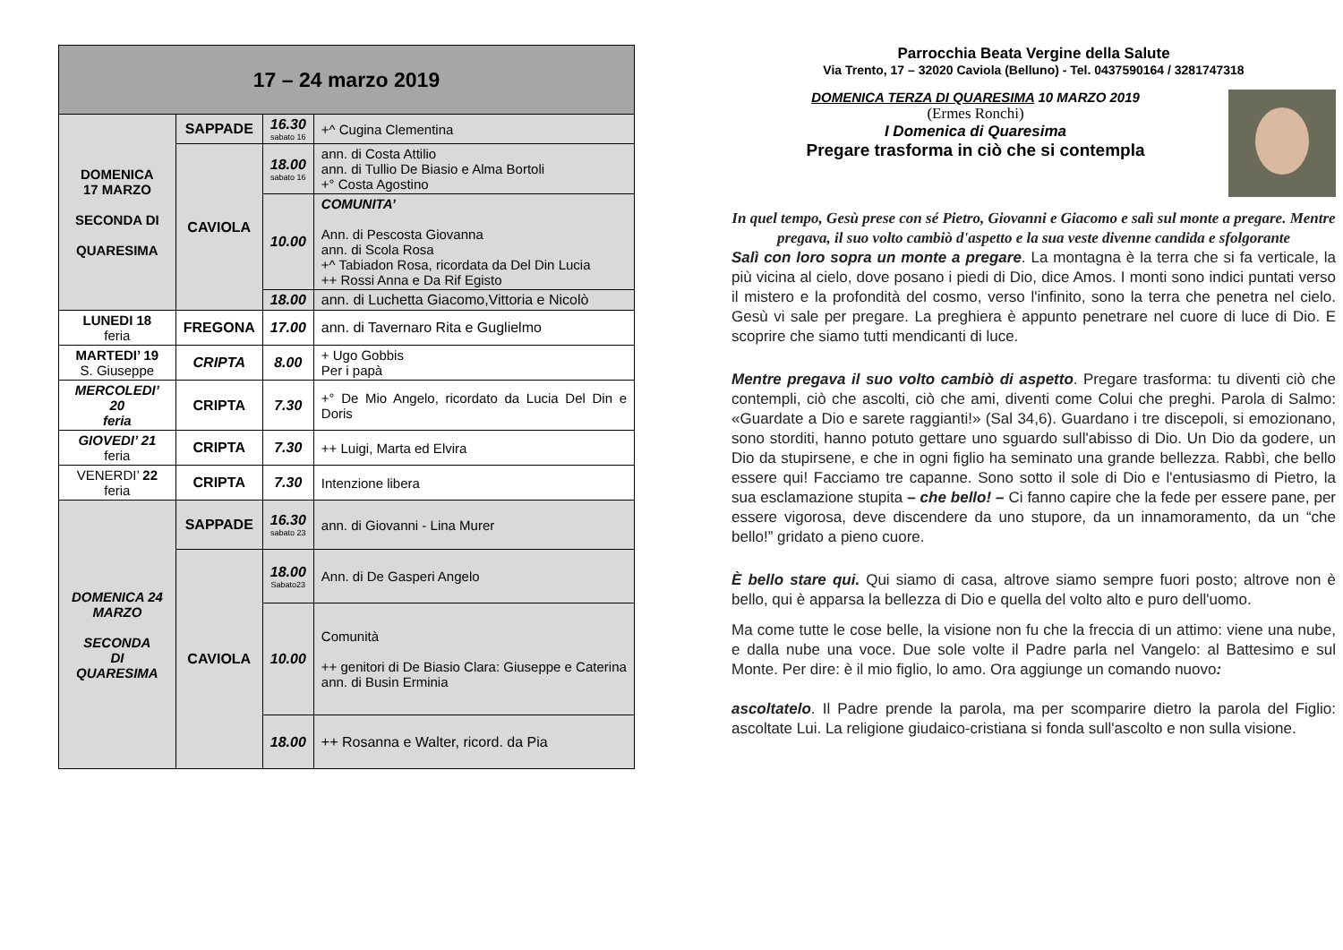| 17 – 24 marzo 2019 | | | |
| --- | --- | --- | --- |
| DOMENICA 17 MARZO SECONDA DI QUARESIMA | SAPPADE | 16.30 sabato 16 | +^ Cugina Clementina |
| | CAVIOLA | 18.00 sabato 16 | ann. di Costa Attilio ann. di Tullio De Biasio e Alma Bortoli +° Costa Agostino |
| | | 10.00 | COMUNITA’ Ann. di Pescosta Giovanna ann. di Scola Rosa +^ Tabiadon Rosa, ricordata da Del Din Lucia ++ Rossi Anna e Da Rif Egisto |
| | | 18.00 | ann. di Luchetta Giacomo,Vittoria e Nicolò |
| LUNEDI 18 feria | FREGONA | 17.00 | ann. di Tavernaro Rita e Guglielmo |
| MARTEDI’ 19 S. Giuseppe | CRIPTA | 8.00 | + Ugo Gobbis Per i papà |
| MERCOLEDI’ 20 feria | CRIPTA | 7.30 | +° De Mio Angelo, ricordato da Lucia Del Din e Doris |
| GIOVEDI’ 21 feria | CRIPTA | 7.30 | ++ Luigi, Marta ed Elvira |
| VENERDI’ 22 feria | CRIPTA | 7.30 | Intenzione libera |
| DOMENICA 24 MARZO SECONDA DI QUARESIMA | SAPPADE | 16.30 sabato 23 | ann. di Giovanni - Lina Murer |
| | CAVIOLA | 18.00 Sabato23 | Ann. di De Gasperi Angelo |
| | | 10.00 | Comunità ++ genitori di De Biasio Clara: Giuseppe e Caterina ann. di Busin Erminia |
| | | 18.00 | ++ Rosanna e Walter, ricord. da Pia |
Parrocchia Beata Vergine della Salute
Via Trento, 17 – 32020 Caviola (Belluno) - Tel. 0437590164 / 3281747318
DOMENICA TERZA DI QUARESIMA 10 MARZO 2019
(Ermes Ronchi)
I Domenica di Quaresima
Pregare trasforma in ciò che si contempla
In quel tempo, Gesù prese con sé Pietro, Giovanni e Giacomo e salì sul monte a pregare. Mentre pregava, il suo volto cambiò d'aspetto e la sua veste divenne candida e sfolgorante
Salì con loro sopra un monte a pregare. La montagna è la terra che si fa verticale, la più vicina al cielo, dove posano i piedi di Dio, dice Amos. I monti sono indici puntati verso il mistero e la profondità del cosmo, verso l'infinito, sono la terra che penetra nel cielo. Gesù vi sale per pregare. La preghiera è appunto penetrare nel cuore di luce di Dio. E scoprire che siamo tutti mendicanti di luce.
Mentre pregava il suo volto cambiò di aspetto. Pregare trasforma: tu diventi ciò che contempli, ciò che ascolti, ciò che ami, diventi come Colui che preghi. Parola di Salmo: «Guardate a Dio e sarete raggianti!» (Sal 34,6). Guardano i tre discepoli, si emozionano, sono storditi, hanno potuto gettare uno sguardo sull'abisso di Dio. Un Dio da godere, un Dio da stupirsene, e che in ogni figlio ha seminato una grande bellezza. Rabbì, che bello essere qui! Facciamo tre capanne. Sono sotto il sole di Dio e l'entusiasmo di Pietro, la sua esclamazione stupita – che bello! – Ci fanno capire che la fede per essere pane, per essere vigorosa, deve discendere da uno stupore, da un innamoramento, da un “che bello!” gridato a pieno cuore.
È bello stare qui. Qui siamo di casa, altrove siamo sempre fuori posto; altrove non è bello, qui è apparsa la bellezza di Dio e quella del volto alto e puro dell'uomo.
Ma come tutte le cose belle, la visione non fu che la freccia di un attimo: viene una nube, e dalla nube una voce. Due sole volte il Padre parla nel Vangelo: al Battesimo e sul Monte. Per dire: è il mio figlio, lo amo. Ora aggiunge un comando nuovo:
ascoltatelo. Il Padre prende la parola, ma per scomparire dietro la parola del Figlio: ascoltate Lui. La religione giudaico-cristiana si fonda sull'ascolto e non sulla visione.